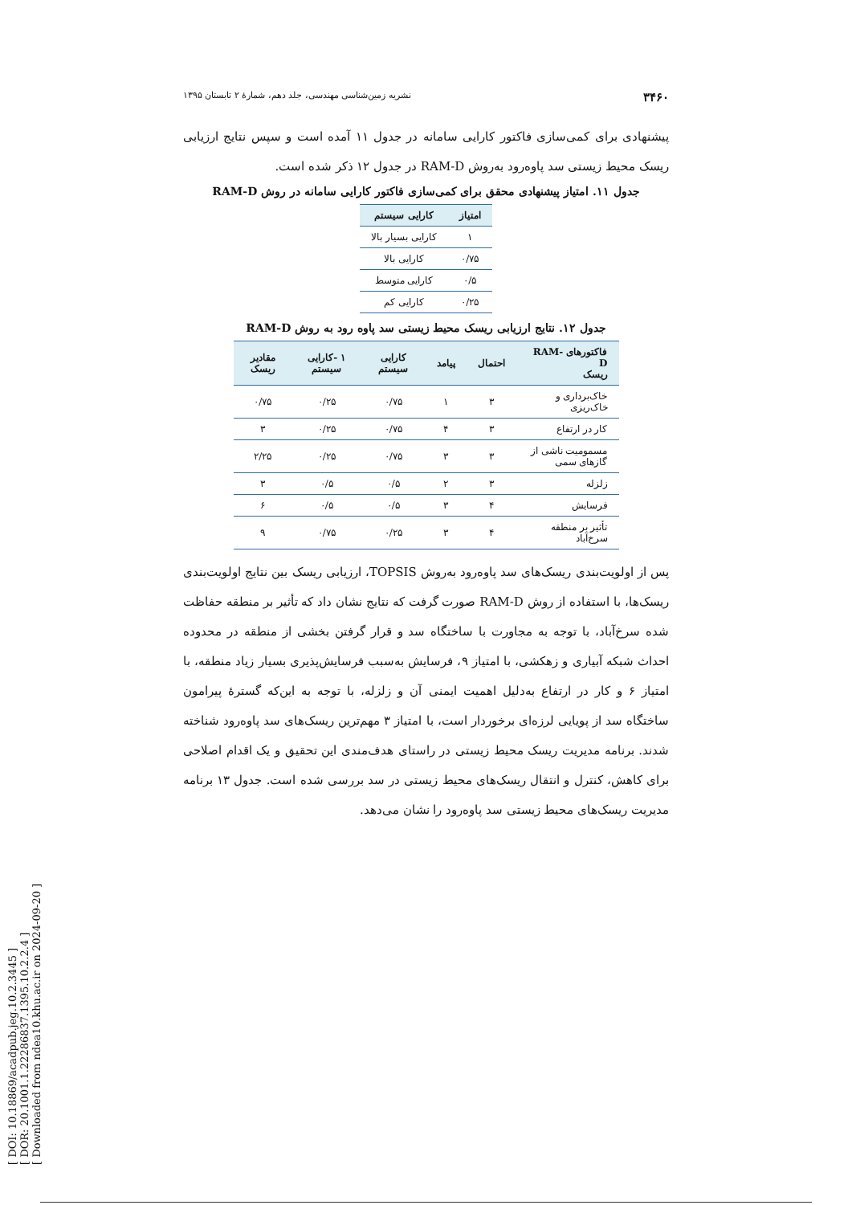[ DOI: 10.18869/acadpub.jeg.10.2.3445 ]
[ DOR: 20.1001.1.22286837.1395.10.2.2.4 ]
[ Downloaded from ndea10.khu.ac.ir on 2024-09-20 ]
۳۴۶۰ نشریه زمین‌شناسی مهندسی، جلد دهم، شمارهٔ ۲ تابستان ۱۳۹۵
پیشنهادی برای کمی‌سازی فاکتور کارایی سامانه در جدول ۱۱ آمده است و سپس نتایج ارزیابی ریسک محیط زیستی سد پاوه‌رود به‌روش RAM-D در جدول ۱۲ ذکر شده است.
جدول ۱۱. امتیاز پیشنهادی محقق برای کمی‌سازی فاکتور کارایی سامانه در روش RAM-D
| امتیاز | کارایی سیستم |
| --- | --- |
| ۱ | کارایی بسیار بالا |
| ۰/۷۵ | کارایی بالا |
| ۰/۵ | کارایی متوسط |
| ۰/۲۵ | کارایی کم |
جدول ۱۲. نتایج ارزیابی ریسک محیط زیستی سد پاوه رود به روش RAM-D
| فاکتورهای RAM-D ریسک | احتمال | پیامد | کارایی سیستم | ۱ -کارایی سیستم | مقادیر ریسک |
| --- | --- | --- | --- | --- | --- |
| خاک‌برداری و خاک‌ریزی | ۳ | ۱ | ۰/۷۵ | ۰/۲۵ | ۰/۷۵ |
| کار در ارتفاع | ۳ | ۴ | ۰/۷۵ | ۰/۲۵ | ۳ |
| مسمومیت ناشی از گازهای سمی | ۳ | ۳ | ۰/۷۵ | ۰/۲۵ | ۲/۲۵ |
| زلزله | ۳ | ۲ | ۰/۵ | ۰/۵ | ۳ |
| فرسایش | ۴ | ۳ | ۰/۵ | ۰/۵ | ۶ |
| تأثیر بر منطقه سرخ‌آباد | ۴ | ۳ | ۰/۲۵ | ۰/۷۵ | ۹ |
پس از اولویت‌بندی ریسک‌های سد پاوه‌رود به‌روش TOPSIS، ارزیابی ریسک بین نتایج اولویت‌بندی ریسک‌ها، با استفاده از روش RAM-D صورت گرفت که نتایج نشان داد که تأثیر بر منطقه حفاظت شده سرخ‌آباد، با توجه به مجاورت با ساختگاه سد و قرار گرفتن بخشی از منطقه در محدوده احداث شبکه آبیاری و زهکشی، با امتیاز ۹، فرسایش به‌سبب فرسایش‌پذیری بسیار زیاد منطقه، با امتیاز ۶ و کار در ارتفاع به‌دلیل اهمیت ایمنی آن و زلزله، با توجه به این‌که گسترهٔ پیرامون ساختگاه سد از پویایی لرزه‌ای برخوردار است، با امتیاز ۳ مهم‌ترین ریسک‌های سد پاوه‌رود شناخته شدند. برنامه مدیریت ریسک محیط زیستی در راستای هدف‌مندی این تحقیق و یک اقدام اصلاحی برای کاهش، کنترل و انتقال ریسک‌های محیط زیستی در سد بررسی شده است. جدول ۱۳ برنامه مدیریت ریسک‌های محیط زیستی سد پاوه‌رود را نشان می‌دهد.